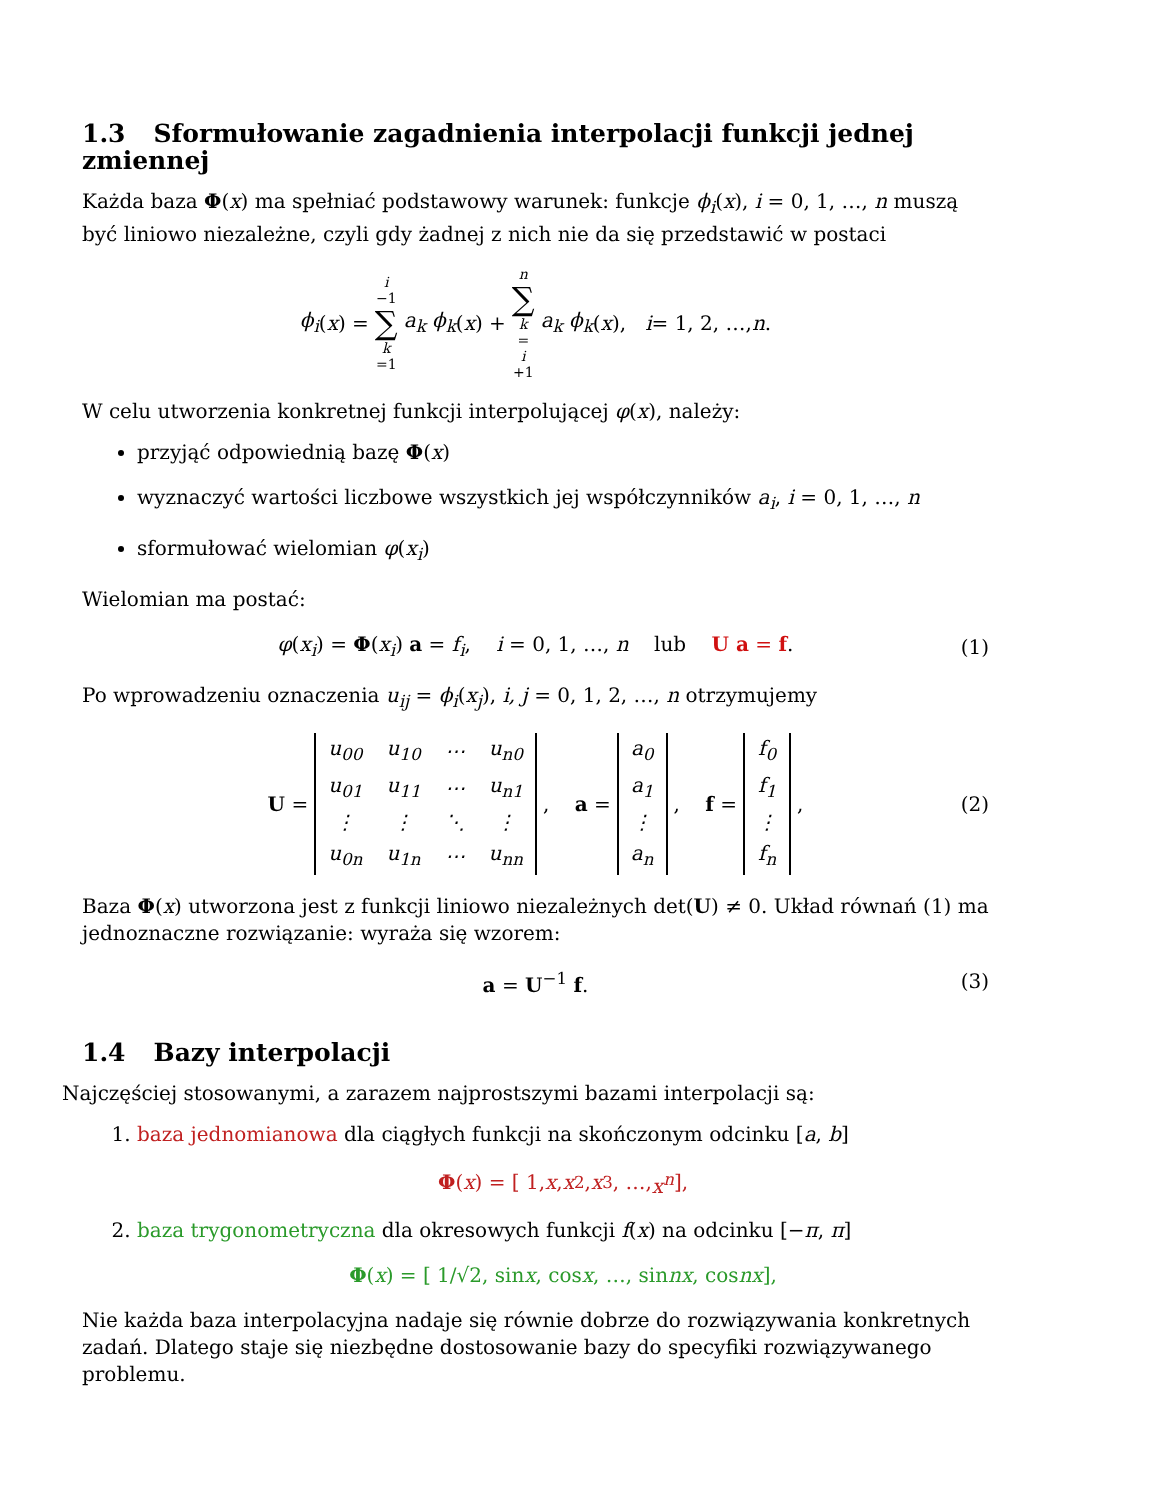1.3 Sformułowanie zagadnienia interpolacji funkcji jednej zmiennej
Każda baza Φ(x) ma spełniać podstawowy warunek: funkcje ϕ<sub>i</sub>(x), i = 0, 1, …, n muszą być liniowo niezależne, czyli gdy żadnej z nich nie da się przedstawić w postaci
ϕ<sub>i</sub> (x) = i −1 ∑ k =1 a<sub>k</sub> ϕ<sub>k</sub> (x) + n ∑ k = i +1 a<sub>k</sub> ϕ<sub>k</sub> (x), i = 1, 2, …, n.
W celu utworzenia konkretnej funkcji interpolującej φ(x), należy:
przyjąć odpowiednią bazę Φ(x)
wyznaczyć wartości liczbowe wszystkich jej współczynników a<sub>i</sub>, i = 0, 1, …, n
sformułować wielomian φ(x<sub>i</sub>)
Wielomian ma postać:
φ(x<sub>i</sub>) = Φ(x<sub>i</sub>) a = f<sub>i</sub>, i = 0, 1, …, n lub U a = f. (1)
Po wprowadzeniu oznaczenia u<sub>ij</sub> = ϕ<sub>i</sub>(x<sub>j</sub>), i, j = 0, 1, 2, …, n otrzymujemy
U =
| u<sub>00</sub> | u<sub>10</sub> | ⋯ | u<sub>n0</sub> |
| u<sub>01</sub> | u<sub>11</sub> | ⋯ | u<sub>n1</sub> |
| ⋮ | ⋮ | ⋱ | ⋮ |
| u<sub>0n</sub> | u<sub>1n</sub> | ⋯ | u<sub>nn</sub> |
, a =
| a<sub>0</sub> |
| a<sub>1</sub> |
| ⋮ |
| a<sub>n</sub> |
, f =
| f<sub>0</sub> |
| f<sub>1</sub> |
| ⋮ |
| f<sub>n</sub> |
, (2)
Baza Φ(x) utworzona jest z funkcji liniowo niezależnych det(U) ≠ 0. Układ równań (1) ma jednoznaczne rozwiązanie: wyraża się wzorem:
a = U<sup>−1</sup> f. (3)
1.4 Bazy interpolacji
Najczęściej stosowanymi, a zarazem najprostszymi bazami interpolacji są:
1. baza jednomianowa dla ciągłych funkcji na skończonym odcinku [a, b]
Φ (x) = [ 1, x, x<sup>2</sup>, x<sup>3</sup>, …, x<sup>n</sup> ],
2. baza trygonometryczna dla okresowych funkcji f(x) na odcinku [−π, π]
Φ (x) = [ 1/√2, sin x, cos x, …, sin nx, cos nx ],
Nie każda baza interpolacyjna nadaje się równie dobrze do rozwiązywania konkretnych zadań. Dlatego staje się niezbędne dostosowanie bazy do specyfiki rozwiązywanego problemu.